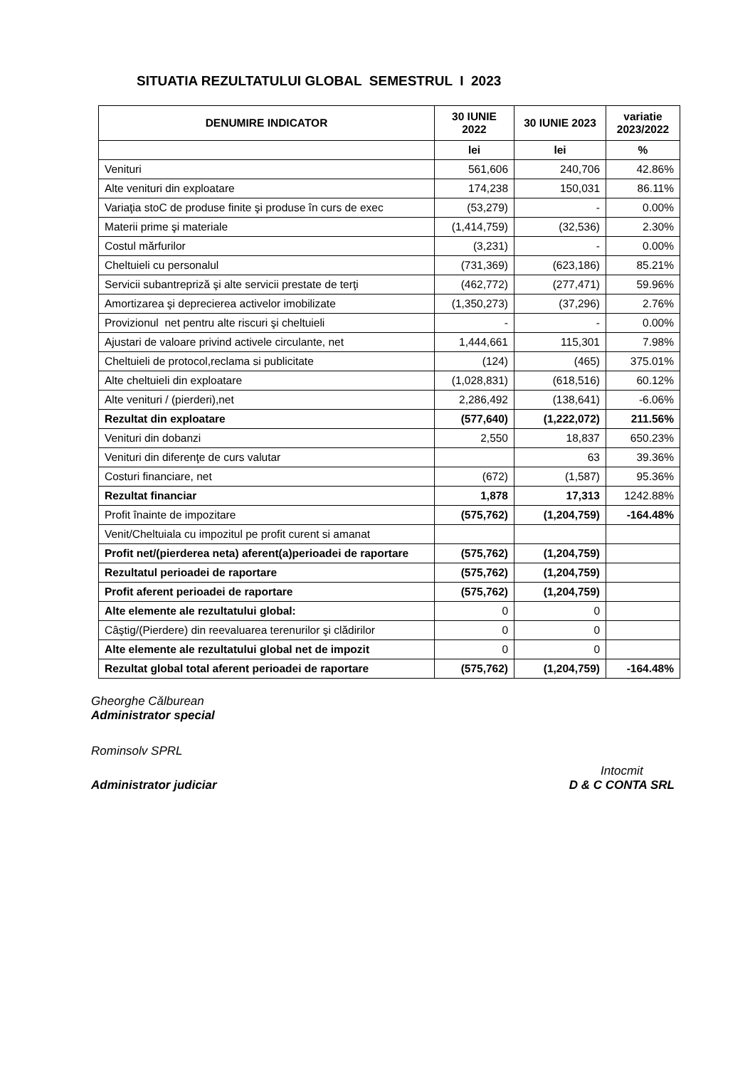SITUATIA REZULTATULUI GLOBAL SEMESTRUL I 2023
| DENUMIRE INDICATOR | 30 IUNIE 2022 | 30 IUNIE 2023 | variatie 2023/2022 |
| --- | --- | --- | --- |
| | lei | lei | % |
| Venituri | 561,606 | 240,706 | 42.86% |
| Alte venituri din exploatare | 174,238 | 150,031 | 86.11% |
| Variaţia stoC de produse finite şi produse în curs de exec | (53,279) | - | 0.00% |
| Materii prime şi materiale | (1,414,759) | (32,536) | 2.30% |
| Costul mărfurilor | (3,231) | - | 0.00% |
| Cheltuieli cu personalul | (731,369) | (623,186) | 85.21% |
| Servicii subantrepriză şi alte servicii prestate de terţi | (462,772) | (277,471) | 59.96% |
| Amortizarea şi deprecierea activelor imobilizate | (1,350,273) | (37,296) | 2.76% |
| Provizionul net pentru alte riscuri şi cheltuieli | - | - | 0.00% |
| Ajustari de valoare privind activele circulante, net | 1,444,661 | 115,301 | 7.98% |
| Cheltuieli de protocol,reclama si publicitate | (124) | (465) | 375.01% |
| Alte cheltuieli din exploatare | (1,028,831) | (618,516) | 60.12% |
| Alte venituri / (pierderi),net | 2,286,492 | (138,641) | -6.06% |
| Rezultat din exploatare | (577,640) | (1,222,072) | 211.56% |
| Venituri din dobanzi | 2,550 | 18,837 | 650.23% |
| Venituri din diferenţe de curs valutar | | 63 | 39.36% |
| Costuri financiare, net | (672) | (1,587) | 95.36% |
| Rezultat financiar | 1,878 | 17,313 | 1242.88% |
| Profit înainte de impozitare | (575,762) | (1,204,759) | -164.48% |
| Venit/Cheltuiala cu impozitul pe profit curent si amanat | | | |
| Profit net/(pierderea neta) aferent(a)perioadei de raportare | (575,762) | (1,204,759) | |
| Rezultatul perioadei de raportare | (575,762) | (1,204,759) | |
| Profit aferent perioadei de raportare | (575,762) | (1,204,759) | |
| Alte elemente ale rezultatului global: | 0 | 0 | |
| Câştig/(Pierdere) din reevaluarea terenurilor şi clădirilor | 0 | 0 | |
| Alte elemente ale rezultatului global net de impozit | 0 | 0 | |
| Rezultat global total aferent perioadei de raportare | (575,762) | (1,204,759) | -164.48% |
Gheorghe Călburean
Administrator special
Rominsolv SPRL
Administrator judiciar Intocmit
D & C CONTA SRL